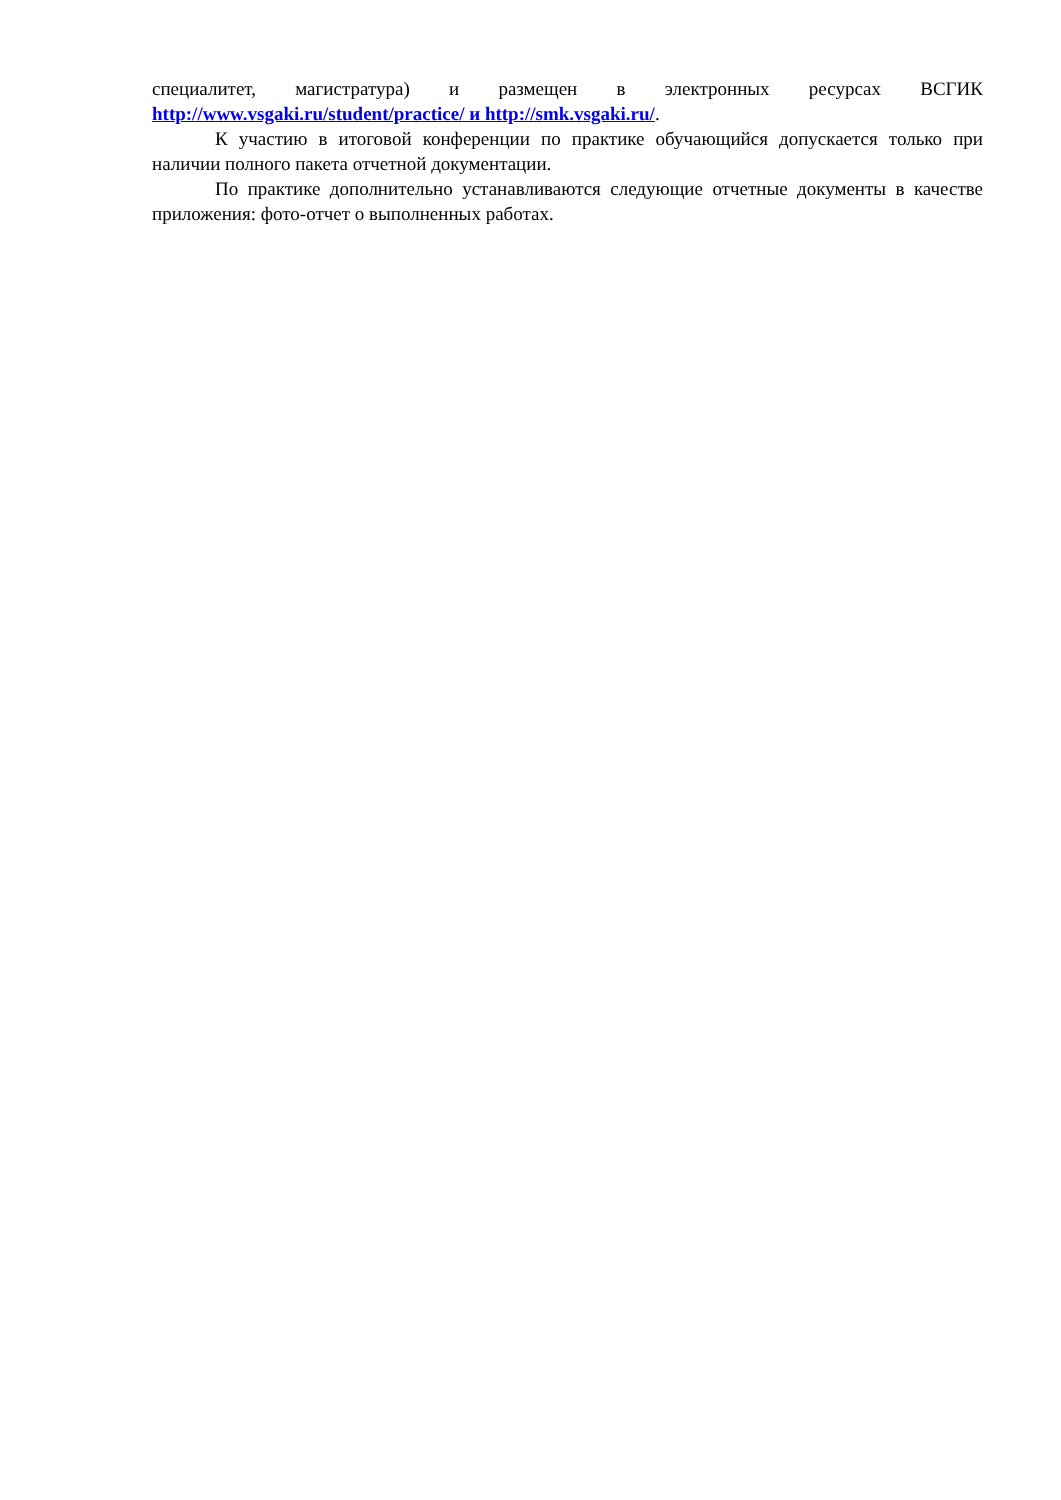специалитет, магистратура) и размещен в электронных ресурсах ВСГИК
http://www.vsgaki.ru/student/practice/ и http://smk.vsgaki.ru/.
К участию в итоговой конференции по практике обучающийся допускается только при наличии полного пакета отчетной документации.
По практике дополнительно устанавливаются следующие отчетные документы в качестве приложения: фото-отчет о выполненных работах.